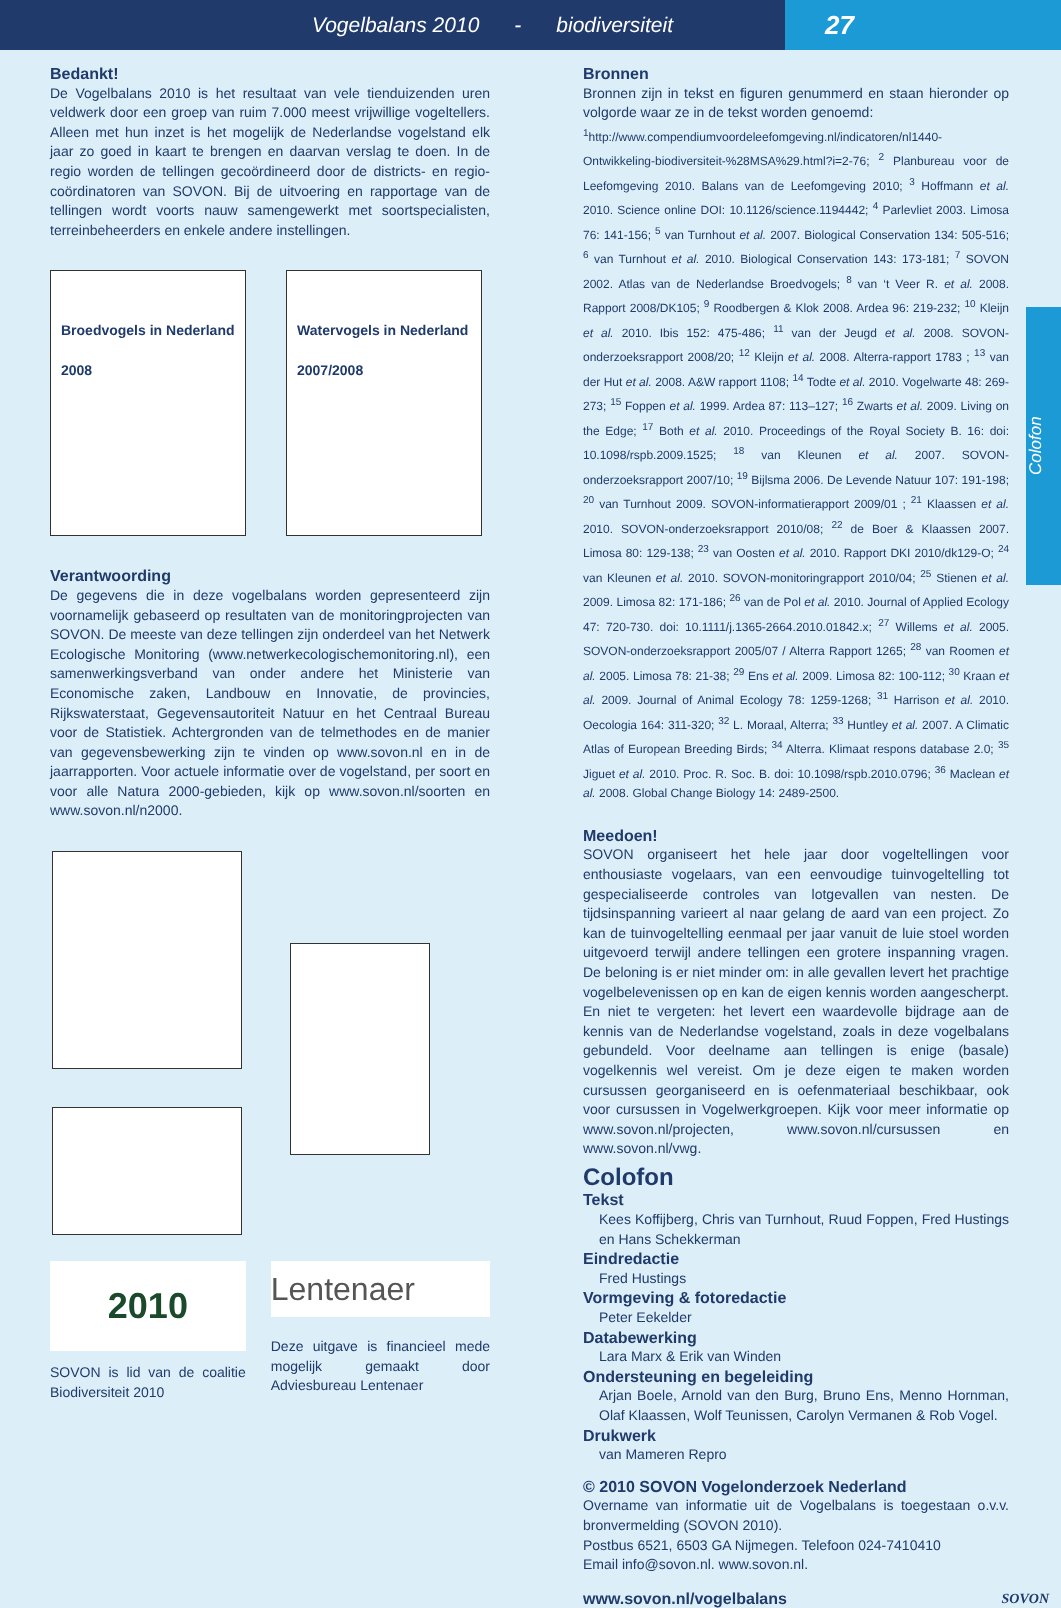Vogelbalans 2010 - biodiversiteit
27
Colofon
Bedankt!
De Vogelbalans 2010 is het resultaat van vele tienduizenden uren veldwerk door een groep van ruim 7.000 meest vrijwillige vogeltellers. Alleen met hun inzet is het mogelijk de Nederlandse vogelstand elk jaar zo goed in kaart te brengen en daarvan verslag te doen. In de regio worden de tellingen gecoördineerd door de districts- en regio-coördinatoren van SOVON. Bij de uitvoering en rapportage van de tellingen wordt voorts nauw samengewerkt met soortspecialisten, terreinbeheerders en enkele andere instellingen.
Broedvogels in Nederland
2008
Watervogels in Nederland
2007/2008
Verantwoording
De gegevens die in deze vogelbalans worden gepresenteerd zijn voornamelijk gebaseerd op resultaten van de monitoringprojecten van SOVON. De meeste van deze tellingen zijn onderdeel van het Netwerk Ecologische Monitoring (www.netwerkecologischemonitoring.nl), een samenwerkingsverband van onder andere het Ministerie van Economische zaken, Landbouw en Innovatie, de provincies, Rijkswaterstaat, Gegevensautoriteit Natuur en het Centraal Bureau voor de Statistiek. Achtergronden van de telmethodes en de manier van gegevensbewerking zijn te vinden op www.sovon.nl en in de jaarrapporten. Voor actuele informatie over de vogelstand, per soort en voor alle Natura 2000-gebieden, kijk op www.sovon.nl/soorten en www.sovon.nl/n2000.
2010
SOVON is lid van de coalitie Biodiversiteit 2010
Lentenaer
Deze uitgave is financieel mede mogelijk gemaakt door Adviesbureau Lentenaer
Bronnen
Bronnen zijn in tekst en figuren genummerd en staan hieronder op volgorde waar ze in de tekst worden genoemd:
<sup>1</sup> http://www.compendiumvoordeleefomgeving.nl/indicatoren/nl1440-Ontwikkeling-biodiversiteit-%28MSA%29.html?i=2-76; <sup>2</sup> Planbureau voor de Leefomgeving 2010. Balans van de Leefomgeving 2010; <sup>3</sup> Hoffmann et al. 2010. Science online DOI: 10.1126/science.1194442; <sup>4</sup> Parlevliet 2003. Limosa 76: 141-156; <sup>5</sup> van Turnhout et al. 2007. Biological Conservation 134: 505-516; <sup>6</sup> van Turnhout et al. 2010. Biological Conservation 143: 173-181; <sup>7</sup> SOVON 2002. Atlas van de Nederlandse Broedvogels; <sup>8</sup> van ‘t Veer R. et al. 2008. Rapport 2008/DK105; <sup>9</sup> Roodbergen & Klok 2008. Ardea 96: 219-232; <sup>10</sup> Kleijn et al. 2010. Ibis 152: 475-486; <sup>11</sup> van der Jeugd et al. 2008. SOVON-onderzoeksrapport 2008/20; <sup>12</sup> Kleijn et al. 2008. Alterra-rapport 1783 ; <sup>13</sup> van der Hut et al. 2008. A&W rapport 1108; <sup>14</sup> Todte et al. 2010. Vogelwarte 48: 269-273; <sup>15</sup> Foppen et al. 1999. Ardea 87: 113–127; <sup>16</sup> Zwarts et al. 2009. Living on the Edge; <sup>17</sup> Both et al. 2010. Proceedings of the Royal Society B. 16: doi: 10.1098/rspb.2009.1525; <sup>18</sup> van Kleunen et al. 2007. SOVON-onderzoeksrapport 2007/10; <sup>19</sup> Bijlsma 2006. De Levende Natuur 107: 191-198; <sup>20</sup> van Turnhout 2009. SOVON-informatierapport 2009/01 ; <sup>21</sup> Klaassen et al. 2010. SOVON-onderzoeksrapport 2010/08; <sup>22</sup> de Boer & Klaassen 2007. Limosa 80: 129-138; <sup>23</sup> van Oosten et al. 2010. Rapport DKI 2010/dk129-O; <sup>24</sup> van Kleunen et al. 2010. SOVON-monitoringrapport 2010/04; <sup>25</sup> Stienen et al. 2009. Limosa 82: 171-186; <sup>26</sup> van de Pol et al. 2010. Journal of Applied Ecology 47: 720-730. doi: 10.1111/j.1365-2664.2010.01842.x; <sup>27</sup> Willems et al. 2005. SOVON-onderzoeksrapport 2005/07 / Alterra Rapport 1265; <sup>28</sup> van Roomen et al. 2005. Limosa 78: 21-38; <sup>29</sup> Ens et al. 2009. Limosa 82: 100-112; <sup>30</sup> Kraan et al. 2009. Journal of Animal Ecology 78: 1259-1268; <sup>31</sup> Harrison et al. 2010. Oecologia 164: 311-320; <sup>32</sup> L. Moraal, Alterra; <sup>33</sup> Huntley et al. 2007. A Climatic Atlas of European Breeding Birds; <sup>34</sup> Alterra. Klimaat respons database 2.0; <sup>35</sup> Jiguet et al. 2010. Proc. R. Soc. B. doi: 10.1098/rspb.2010.0796; <sup>36</sup> Maclean et al. 2008. Global Change Biology 14: 2489-2500.
Meedoen!
SOVON organiseert het hele jaar door vogeltellingen voor enthousiaste vogelaars, van een eenvoudige tuinvogeltelling tot gespecialiseerde controles van lotgevallen van nesten. De tijdsinspanning varieert al naar gelang de aard van een project. Zo kan de tuinvogeltelling eenmaal per jaar vanuit de luie stoel worden uitgevoerd terwijl andere tellingen een grotere inspanning vragen. De beloning is er niet minder om: in alle gevallen levert het prachtige vogelbelevenissen op en kan de eigen kennis worden aangescherpt. En niet te vergeten: het levert een waardevolle bijdrage aan de kennis van de Nederlandse vogelstand, zoals in deze vogelbalans gebundeld. Voor deelname aan tellingen is enige (basale) vogelkennis wel vereist. Om je deze eigen te maken worden cursussen georganiseerd en is oefenmateriaal beschikbaar, ook voor cursussen in Vogelwerkgroepen. Kijk voor meer informatie op www.sovon.nl/projecten, www.sovon.nl/cursussen en www.sovon.nl/vwg.
Colofon
Tekst
Kees Koffijberg, Chris van Turnhout, Ruud Foppen, Fred Hustings en Hans Schekkerman
Eindredactie
Fred Hustings
Vormgeving & fotoredactie
Peter Eekelder
Databewerking
Lara Marx & Erik van Winden
Ondersteuning en begeleiding
Arjan Boele, Arnold van den Burg, Bruno Ens, Menno Hornman, Olaf Klaassen, Wolf Teunissen, Carolyn Vermanen & Rob Vogel.
Drukwerk
van Mameren Repro
© 2010 SOVON Vogelonderzoek Nederland
Overname van informatie uit de Vogelbalans is toegestaan o.v.v. bronvermelding (SOVON 2010).
Postbus 6521, 6503 GA Nijmegen. Telefoon 024-7410410
Email info@sovon.nl. www.sovon.nl.
www.sovon.nl/vogelbalans
SOVON